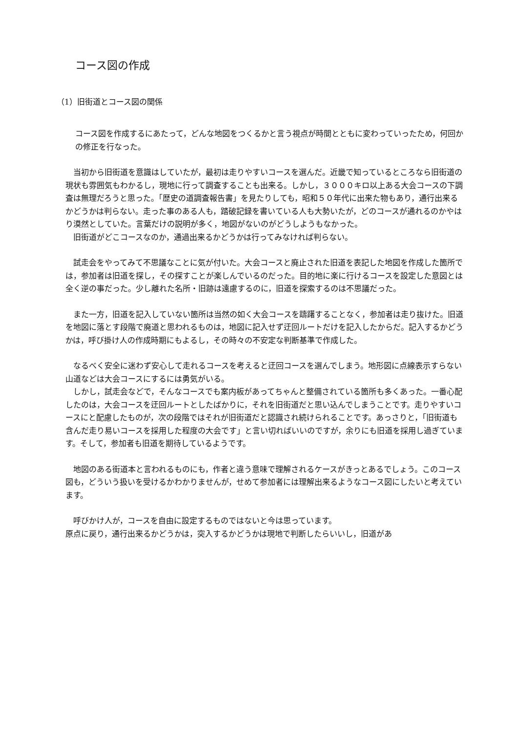コース図の作成
（1）旧街道とコース図の関係
コース図を作成するにあたって，どんな地図をつくるかと言う視点が時間とともに変わっていったため，何回かの修正を行なった。
　当初から旧街道を意識はしていたが，最初は走りやすいコースを選んだ。近畿で知っているところなら旧街道の現状も雰囲気もわかるし，現地に行って調査することも出来る。しかし，３０００キロ以上ある大会コースの下調査は無理だろうと思った。「歴史の道調査報告書」を見たりしても，昭和５０年代に出来た物もあり，通行出来るかどうかは判らない。走った事のある人も，踏破記録を書いている人も大勢いたが，どのコースが通れるのかやはり漠然としていた。言葉だけの説明が多く，地図がないのがどうしようもなかった。
　旧街道がどこコースなのか，通過出来るかどうかは行ってみなければ判らない。
　試走会をやってみて不思議なことに気が付いた。大会コースと廃止された旧道を表記した地図を作成した箇所では，参加者は旧道を探し，その探すことが楽しんでいるのだった。目的地に楽に行けるコースを設定した意図とは全く逆の事だった。少し離れた名所・旧跡は遠慮するのに，旧道を探索するのは不思議だった。
　また一方，旧道を記入していない箇所は当然の如く大会コースを躊躇することなく，参加者は走り抜けた。旧道を地図に落とす段階で廃道と思われるものは，地図に記入せず迂回ルートだけを記入したからだ。記入するかどうかは，呼び掛け人の作成時期にもよるし，その時々の不安定な判断基準で作成した。
　なるべく安全に迷わず安心して走れるコースを考えると迂回コースを選んでしまう。地形図に点線表示すらない山道などは大会コースにするには勇気がいる。
　しかし，試走会などで，そんなコースでも案内板があってちゃんと整備されている箇所も多くあった。一番心配したのは，大会コースを迂回ルートとしたばかりに，それを旧街道だと思い込んでしまうことです。走りやすいコースにと配慮したものが，次の段階ではそれが旧街道だと認識され続けられることです。あっさりと，「旧街道も含んだ走り易いコースを採用した程度の大会です」と言い切ればいいのですが，余りにも旧道を採用し過ぎています。そして，参加者も旧道を期待しているようです。
　地図のある街道本と言われるものにも，作者と違う意味で理解されるケースがきっとあるでしょう。このコース図も，どういう扱いを受けるかわかりませんが，せめて参加者には理解出来るようなコース図にしたいと考えています。
　呼びかけ人が，コースを自由に設定するものではないと今は思っています。
原点に戻り，通行出来るかどうかは，突入するかどうかは現地で判断したらいいし，旧道があ